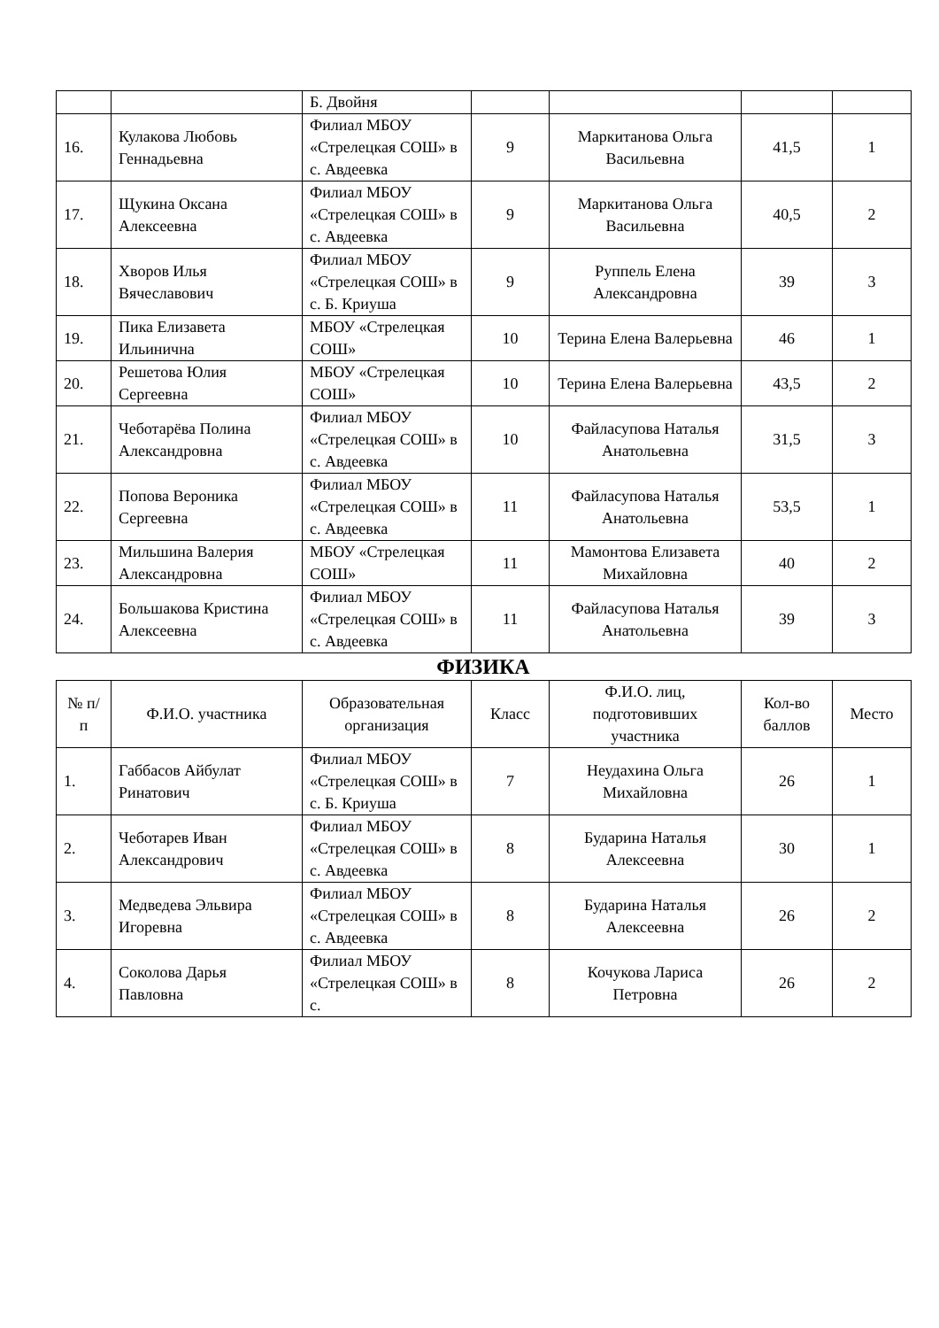| | | Б. Двойня | | | | |
| 16. | Кулакова Любовь Геннадьевна | Филиал МБОУ «Стрелецкая СОШ» в с. Авдеевка | 9 | Маркитанова Ольга Васильевна | 41,5 | 1 |
| 17. | Щукина Оксана Алексеевна | Филиал МБОУ «Стрелецкая СОШ» в с. Авдеевка | 9 | Маркитанова Ольга Васильевна | 40,5 | 2 |
| 18. | Хворов Илья Вячеславович | Филиал МБОУ «Стрелецкая СОШ» в с. Б. Криуша | 9 | Руппель Елена Александровна | 39 | 3 |
| 19. | Пика Елизавета Ильинична | МБОУ «Стрелецкая СОШ» | 10 | Терина Елена Валерьевна | 46 | 1 |
| 20. | Решетова Юлия Сергеевна | МБОУ «Стрелецкая СОШ» | 10 | Терина Елена Валерьевна | 43,5 | 2 |
| 21. | Чеботарёва Полина Александровна | Филиал МБОУ «Стрелецкая СОШ» в с. Авдеевка | 10 | Файласупова Наталья Анатольевна | 31,5 | 3 |
| 22. | Попова Вероника Сергеевна | Филиал МБОУ «Стрелецкая СОШ» в с. Авдеевка | 11 | Файласупова Наталья Анатольевна | 53,5 | 1 |
| 23. | Мильшина Валерия Александровна | МБОУ «Стрелецкая СОШ» | 11 | Мамонтова Елизавета Михайловна | 40 | 2 |
| 24. | Большакова Кристина Алексеевна | Филиал МБОУ «Стрелецкая СОШ» в с. Авдеевка | 11 | Файласупова Наталья Анатольевна | 39 | 3 |
ФИЗИКА
| № п/п | Ф.И.О. участника | Образовательная организация | Класс | Ф.И.О. лиц, подготовивших участника | Кол-во баллов | Место |
| --- | --- | --- | --- | --- | --- | --- |
| 1. | Габбасов Айбулат Ринатович | Филиал МБОУ «Стрелецкая СОШ» в с. Б. Криуша | 7 | Неудахина Ольга Михайловна | 26 | 1 |
| 2. | Чеботарев Иван Александрович | Филиал МБОУ «Стрелецкая СОШ» в с. Авдеевка | 8 | Бударина Наталья Алексеевна | 30 | 1 |
| 3. | Медведева Эльвира Игоревна | Филиал МБОУ «Стрелецкая СОШ» в с. Авдеевка | 8 | Бударина Наталья Алексеевна | 26 | 2 |
| 4. | Соколова Дарья Павловна | Филиал МБОУ «Стрелецкая СОШ» в с. | 8 | Кочукова Лариса Петровна | 26 | 2 |